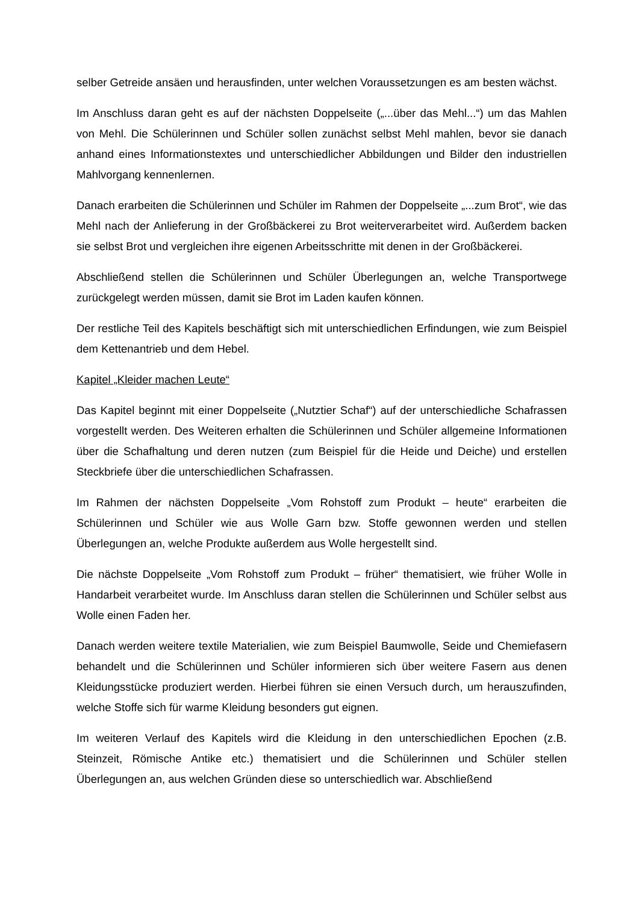selber Getreide ansäen und herausfinden, unter welchen Voraussetzungen es am besten wächst.
Im Anschluss daran geht es auf der nächsten Doppelseite („...über das Mehl...“) um das Mahlen von Mehl. Die Schülerinnen und Schüler sollen zunächst selbst Mehl mahlen, bevor sie danach anhand eines Informationstextes und unterschiedlicher Abbildungen und Bilder den industriellen Mahlvorgang kennenlernen.
Danach erarbeiten die Schülerinnen und Schüler im Rahmen der Doppelseite „...zum Brot“, wie das Mehl nach der Anlieferung in der Großbäckerei zu Brot weiterverarbeitet wird. Außerdem backen sie selbst Brot und vergleichen ihre eigenen Arbeitsschritte mit denen in der Großbäckerei.
Abschließend stellen die Schülerinnen und Schüler Überlegungen an, welche Transportwege zurückgelegt werden müssen, damit sie Brot im Laden kaufen können.
Der restliche Teil des Kapitels beschäftigt sich mit unterschiedlichen Erfindungen, wie zum Beispiel dem Kettenantrieb und dem Hebel.
Kapitel „Kleider machen Leute“
Das Kapitel beginnt mit einer Doppelseite („Nutztier Schaf“) auf der unterschiedliche Schafrassen vorgestellt werden. Des Weiteren erhalten die Schülerinnen und Schüler allgemeine Informationen über die Schafhaltung und deren nutzen (zum Beispiel für die Heide und Deiche) und erstellen Steckbriefe über die unterschiedlichen Schafrassen.
Im Rahmen der nächsten Doppelseite „Vom Rohstoff zum Produkt – heute“ erarbeiten die Schülerinnen und Schüler wie aus Wolle Garn bzw. Stoffe gewonnen werden und stellen Überlegungen an, welche Produkte außerdem aus Wolle hergestellt sind.
Die nächste Doppelseite „Vom Rohstoff zum Produkt – früher“ thematisiert, wie früher Wolle in Handarbeit verarbeitet wurde. Im Anschluss daran stellen die Schülerinnen und Schüler selbst aus Wolle einen Faden her.
Danach werden weitere textile Materialien, wie zum Beispiel Baumwolle, Seide und Chemiefasern behandelt und die Schülerinnen und Schüler informieren sich über weitere Fasern aus denen Kleidungsstücke produziert werden. Hierbei führen sie einen Versuch durch, um herauszufinden, welche Stoffe sich für warme Kleidung besonders gut eignen.
Im weiteren Verlauf des Kapitels wird die Kleidung in den unterschiedlichen Epochen (z.B. Steinzeit, Römische Antike etc.) thematisiert und die Schülerinnen und Schüler stellen Überlegungen an, aus welchen Gründen diese so unterschiedlich war. Abschließend